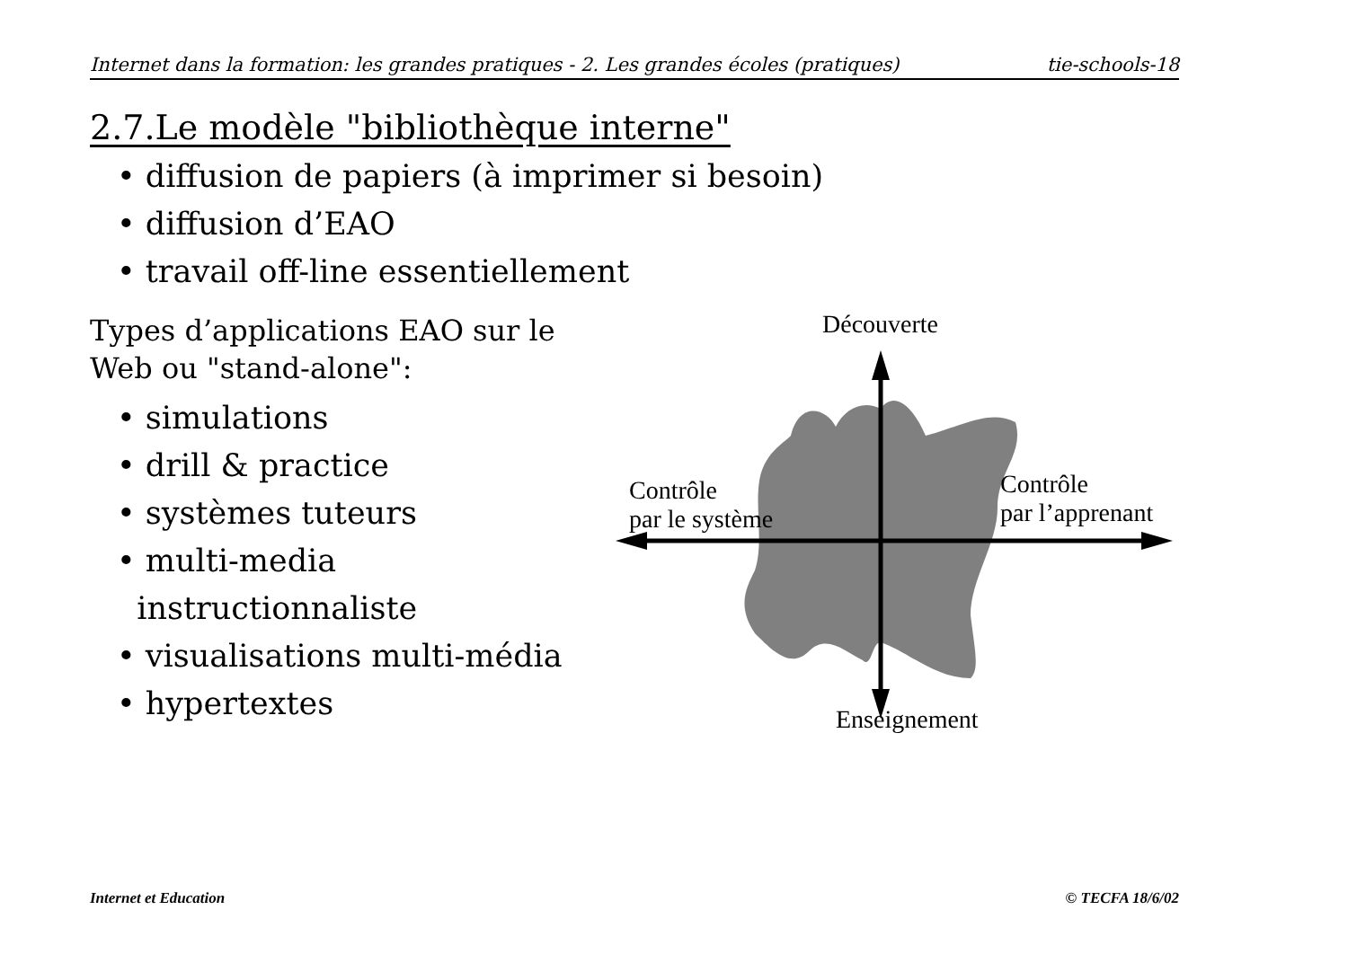Internet dans la formation: les grandes pratiques - 2. Les grandes écoles (pratiques) tie-schools-18
2.7.Le modèle "bibliothèque interne"
• diffusion de papiers (à imprimer si besoin)
• diffusion d’EAO
• travail off-line essentiellement
Types d’applications EAO sur le Web ou "stand-alone":
• simulations
• drill & practice
• systèmes tuteurs
• multi-media
instructionnaliste
• visualisations multi-média
• hypertextes
Découverte
Contrôle
par le système
Contrôle
par l’apprenant
Enseignement
Internet et Education © TECFA 18/6/02